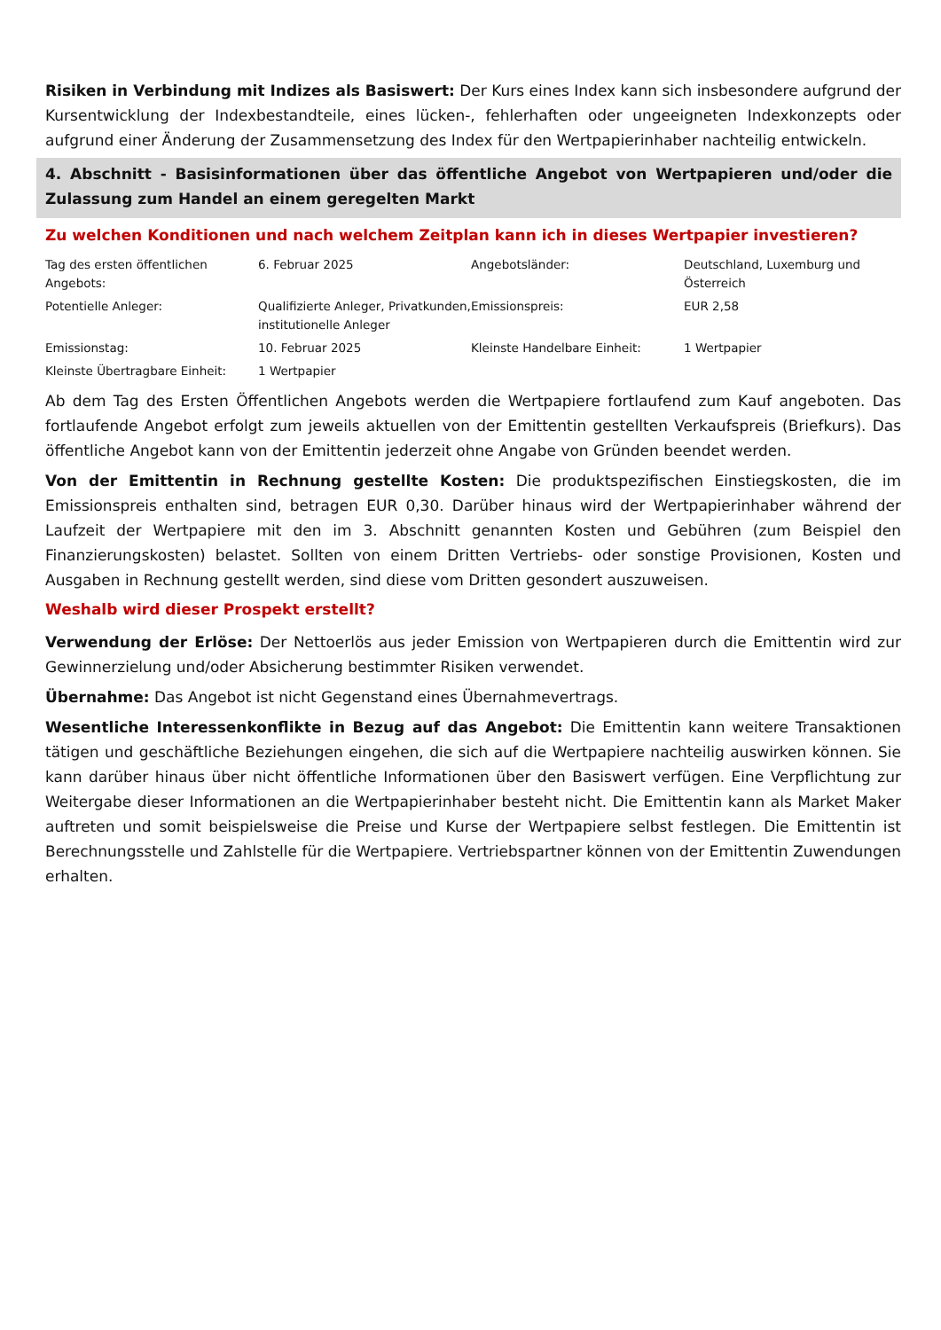Risiken in Verbindung mit Indizes als Basiswert: Der Kurs eines Index kann sich insbesondere aufgrund der Kursentwicklung der Indexbestandteile, eines lücken-, fehlerhaften oder ungeeigneten Indexkonzepts oder aufgrund einer Änderung der Zusammensetzung des Index für den Wertpapierinhaber nachteilig entwickeln.
4. Abschnitt - Basisinformationen über das öffentliche Angebot von Wertpapieren und/oder die Zulassung zum Handel an einem geregelten Markt
Zu welchen Konditionen und nach welchem Zeitplan kann ich in dieses Wertpapier investieren?
| Tag des ersten öffentlichen Angebots: | 6. Februar 2025 | Angebotsländer: | Deutschland, Luxemburg und Österreich |
| Potentielle Anleger: | Qualifizierte Anleger, Privatkunden, institutionelle Anleger | Emissionspreis: | EUR 2,58 |
| Emissionstag: | 10. Februar 2025 | Kleinste Handelbare Einheit: | 1 Wertpapier |
| Kleinste Übertragbare Einheit: | 1 Wertpapier | | |
Ab dem Tag des Ersten Öffentlichen Angebots werden die Wertpapiere fortlaufend zum Kauf angeboten. Das fortlaufende Angebot erfolgt zum jeweils aktuellen von der Emittentin gestellten Verkaufspreis (Briefkurs). Das öffentliche Angebot kann von der Emittentin jederzeit ohne Angabe von Gründen beendet werden.
Von der Emittentin in Rechnung gestellte Kosten: Die produktspezifischen Einstiegskosten, die im Emissionspreis enthalten sind, betragen EUR 0,30. Darüber hinaus wird der Wertpapierinhaber während der Laufzeit der Wertpapiere mit den im 3. Abschnitt genannten Kosten und Gebühren (zum Beispiel den Finanzierungskosten) belastet. Sollten von einem Dritten Vertriebs- oder sonstige Provisionen, Kosten und Ausgaben in Rechnung gestellt werden, sind diese vom Dritten gesondert auszuweisen.
Weshalb wird dieser Prospekt erstellt?
Verwendung der Erlöse: Der Nettoerlös aus jeder Emission von Wertpapieren durch die Emittentin wird zur Gewinnerzielung und/oder Absicherung bestimmter Risiken verwendet.
Übernahme: Das Angebot ist nicht Gegenstand eines Übernahmevertrags.
Wesentliche Interessenkonflikte in Bezug auf das Angebot: Die Emittentin kann weitere Transaktionen tätigen und geschäftliche Beziehungen eingehen, die sich auf die Wertpapiere nachteilig auswirken können. Sie kann darüber hinaus über nicht öffentliche Informationen über den Basiswert verfügen. Eine Verpflichtung zur Weitergabe dieser Informationen an die Wertpapierinhaber besteht nicht. Die Emittentin kann als Market Maker auftreten und somit beispielsweise die Preise und Kurse der Wertpapiere selbst festlegen. Die Emittentin ist Berechnungsstelle und Zahlstelle für die Wertpapiere. Vertriebspartner können von der Emittentin Zuwendungen erhalten.